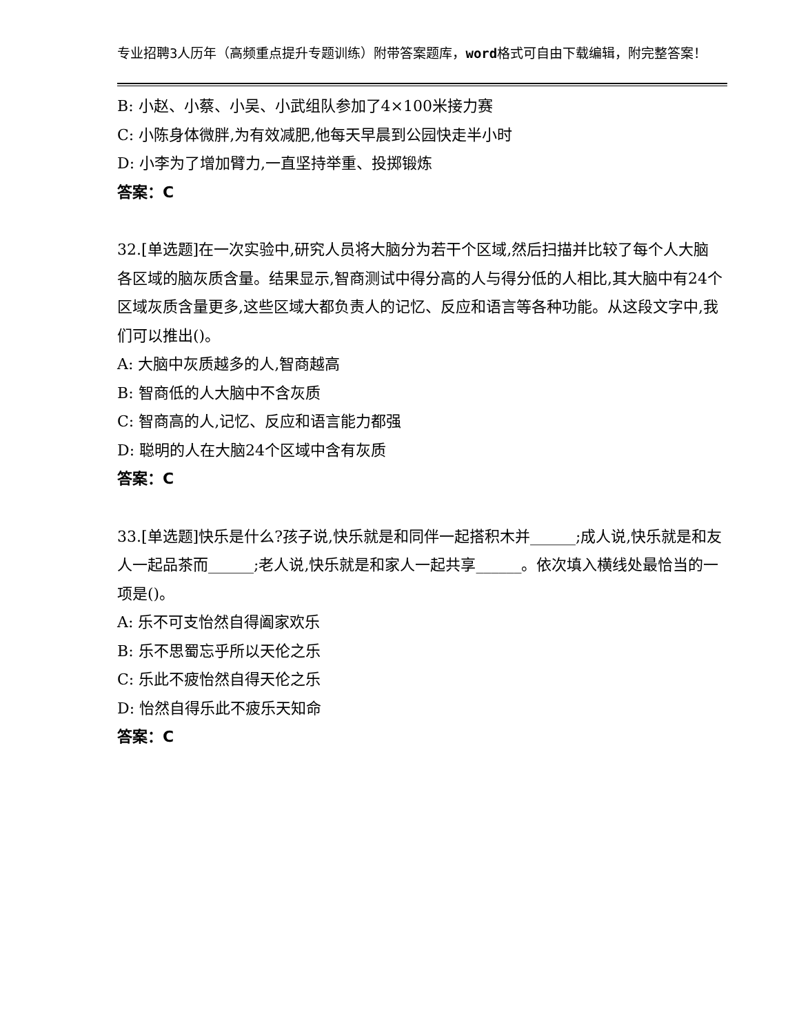专业招聘3人历年（高频重点提升专题训练）附带答案题库，word格式可自由下载编辑，附完整答案！
B: 小赵、小蔡、小吴、小武组队参加了4×100米接力赛
C: 小陈身体微胖,为有效减肥,他每天早晨到公园快走半小时
D: 小李为了增加臂力,一直坚持举重、投掷锻炼
答案：C
32.[单选题]在一次实验中,研究人员将大脑分为若干个区域,然后扫描并比较了每个人大脑各区域的脑灰质含量。结果显示,智商测试中得分高的人与得分低的人相比,其大脑中有24个区域灰质含量更多,这些区域大都负责人的记忆、反应和语言等各种功能。从这段文字中,我们可以推出()。
A: 大脑中灰质越多的人,智商越高
B: 智商低的人大脑中不含灰质
C: 智商高的人,记忆、反应和语言能力都强
D: 聪明的人在大脑24个区域中含有灰质
答案：C
33.[单选题]快乐是什么?孩子说,快乐就是和同伴一起搭积木并______;成人说,快乐就是和友人一起品茶而______;老人说,快乐就是和家人一起共享______。依次填入横线处最恰当的一项是()。
A: 乐不可支怡然自得阖家欢乐
B: 乐不思蜀忘乎所以天伦之乐
C: 乐此不疲怡然自得天伦之乐
D: 怡然自得乐此不疲乐天知命
答案：C